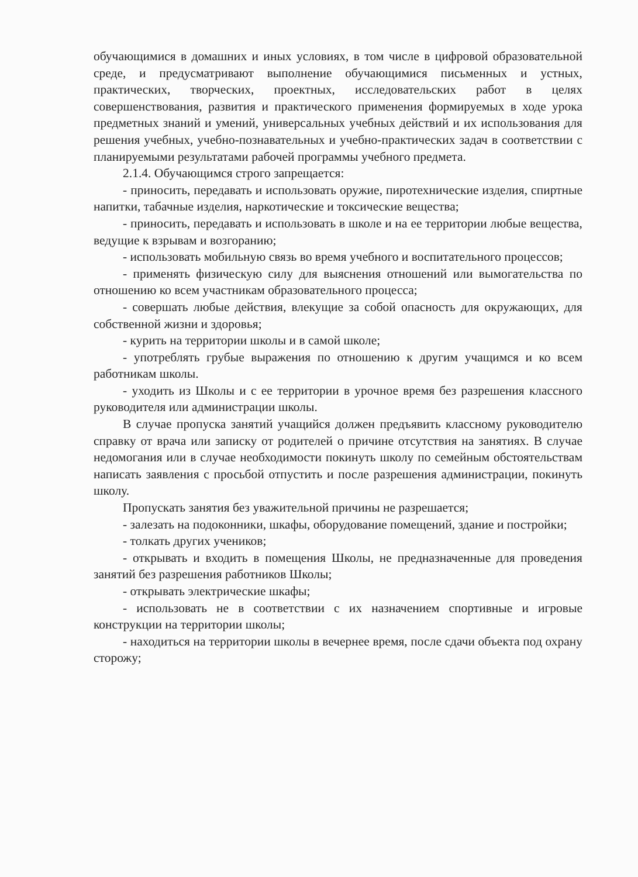обучающимися в домашних и иных условиях, в том числе в цифровой образовательной среде, и предусматривают выполнение обучающимися письменных и устных, практических, творческих, проектных, исследовательских работ в целях совершенствования, развития и практического применения формируемых в ходе урока предметных знаний и умений, универсальных учебных действий и их использования для решения учебных, учебно-познавательных и учебно-практических задач в соответствии с планируемыми результатами рабочей программы учебного предмета.
2.1.4. Обучающимся строго запрещается:
- приносить, передавать и использовать оружие, пиротехнические изделия, спиртные напитки, табачные изделия, наркотические и токсические вещества;
- приносить, передавать и использовать в школе и на ее территории любые вещества, ведущие к взрывам и возгоранию;
- использовать мобильную связь во время учебного и воспитательного процессов;
- применять физическую силу для выяснения отношений или вымогательства по отношению ко всем участникам образовательного процесса;
- совершать любые действия, влекущие за собой опасность для окружающих, для собственной жизни и здоровья;
- курить на территории школы и в самой школе;
- употреблять грубые выражения по отношению к другим учащимся и ко всем работникам школы.
- уходить из Школы и с ее территории в урочное время без разрешения классного руководителя или администрации школы.
В случае пропуска занятий учащийся должен предъявить классному руководителю справку от врача или записку от родителей о причине отсутствия на занятиях. В случае недомогания или в случае необходимости покинуть школу по семейным обстоятельствам написать заявления с просьбой отпустить и после разрешения администрации, покинуть школу.
Пропускать занятия без уважительной причины не разрешается;
- залезать на подоконники, шкафы, оборудование помещений, здание и постройки;
- толкать других учеников;
- открывать и входить в помещения Школы, не предназначенные для проведения занятий без разрешения работников Школы;
- открывать электрические шкафы;
- использовать не в соответствии с их назначением спортивные и игровые конструкции на территории школы;
- находиться на территории школы в вечернее время, после сдачи объекта под охрану сторожу;